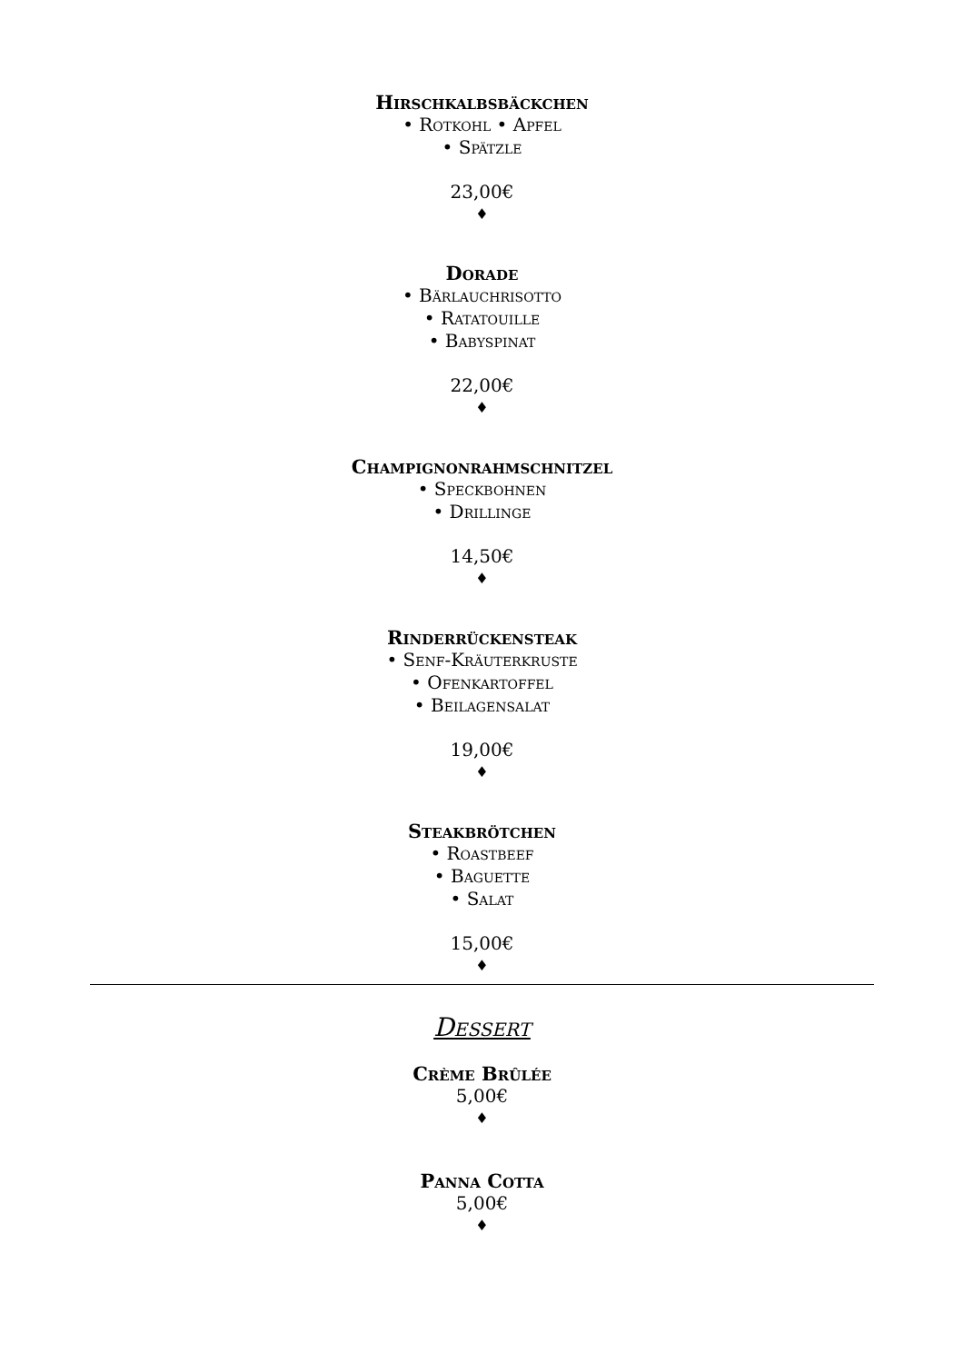Hirschkalbsbäckchen
• Rotkohl • Apfel
• Spätzle
23,00€
♦
Dorade
• Bärlauchrisotto
• Ratatouille
• Babyspinat
22,00€
♦
Champignonrahmschnitzel
• Speckbohnen
• Drillinge
14,50€
♦
Rinderrückensteak
• Senf-Kräuterkruste
• Ofenkartoffel
• Beilagensalat
19,00€
♦
Steakbrötchen
• Roastbeef
• Baguette
• Salat
15,00€
♦
Dessert
Crème Brûlée
5,00€
♦
Panna Cotta
5,00€
♦